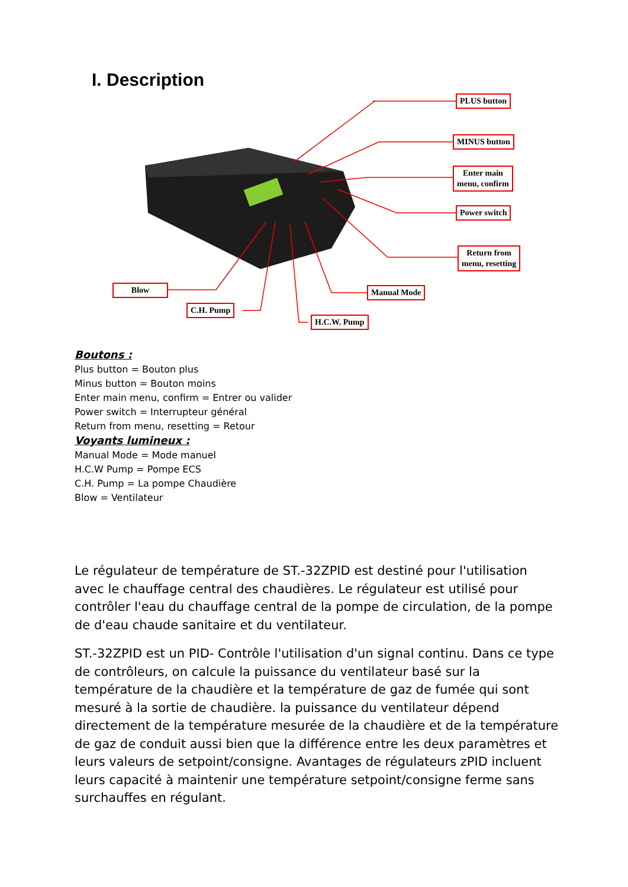I. Description
PLUS button
MINUS button
Enter main
menu, confirm
Power switch
Return from
menu, resetting
Blow
C.H. Pump
Manual Mode
H.C.W. Pump
Boutons :
Plus button = Bouton plus
Minus button = Bouton moins
Enter main menu, confirm = Entrer ou valider
Power switch = Interrupteur général
Return from menu, resetting = Retour
Voyants lumineux :
Manual Mode = Mode manuel
H.C.W Pump = Pompe ECS
C.H. Pump = La pompe Chaudière
Blow = Ventilateur
Le régulateur de température de ST.-32ZPID est destiné pour l'utilisation avec le chauffage central des chaudières. Le régulateur est utilisé pour contrôler l'eau du chauffage central de la pompe de circulation, de la pompe de d'eau chaude sanitaire et du ventilateur.
ST.-32ZPID est un PID- Contrôle l'utilisation d'un signal continu. Dans ce type de contrôleurs, on calcule la puissance du ventilateur basé sur la température de la chaudière et la température de gaz de fumée qui sont mesuré à la sortie de chaudière. la puissance du ventilateur dépend directement de la température mesurée de la chaudière et de la température de gaz de conduit aussi bien que la différence entre les deux paramètres et leurs valeurs de setpoint/consigne. Avantages de régulateurs zPID incluent leurs capacité à maintenir une température setpoint/consigne ferme sans surchauffes en régulant.